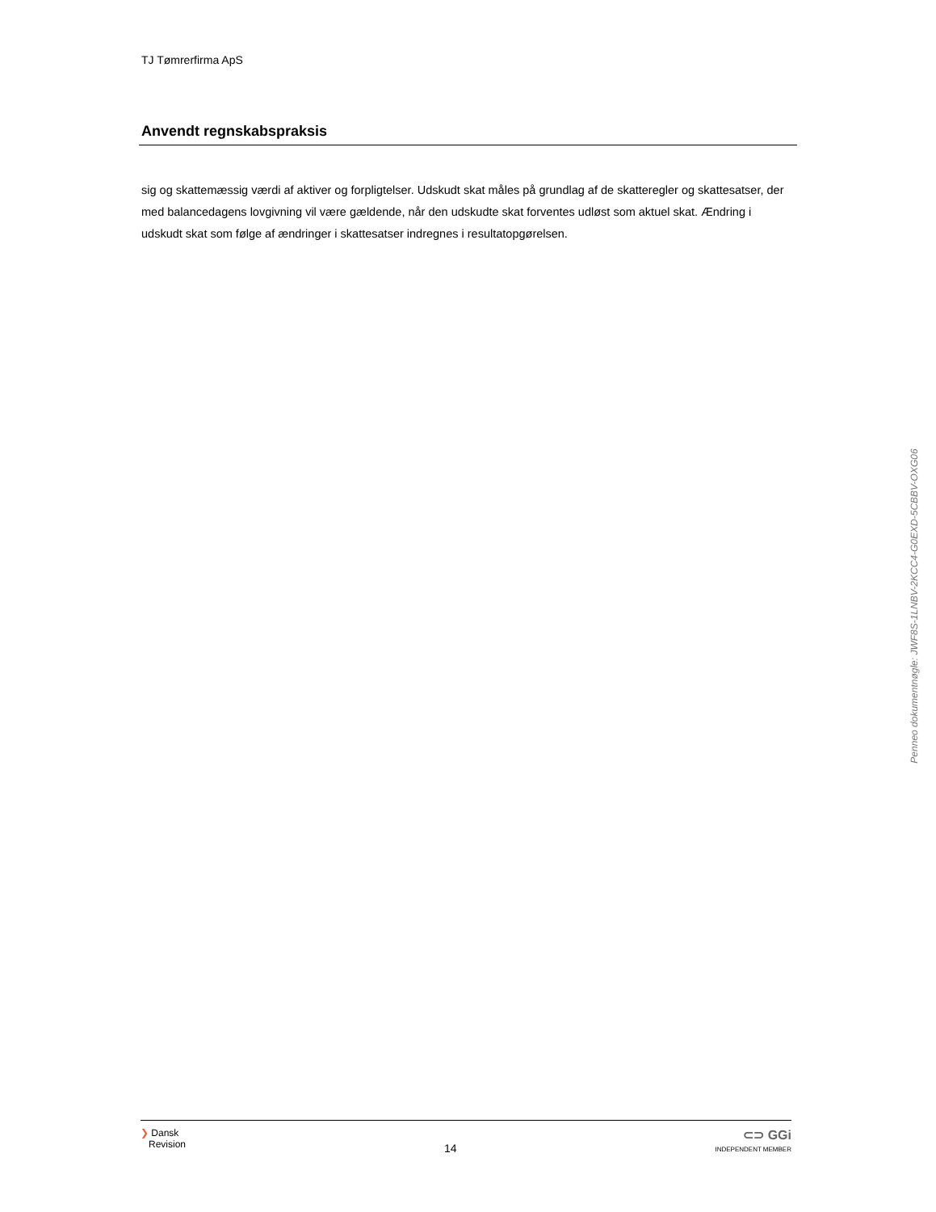TJ Tømrerfirma ApS
Anvendt regnskabspraksis
sig og skattemæssig værdi af aktiver og forpligtelser. Udskudt skat måles på grundlag af de skatteregler og skat­tesatser, der med balancedagens lovgivning vil være gældende, når den udskudte skat forventes udløst som ak­tuel skat. Ændring i udskudt skat som følge af ændringer i skattesatser indregnes i resultatopgørelsen.
Penneo dokumentnøgle: JWF8S-1LNBV-2KCC4-G0EXD-5CBBV-OXG06
❯ Dansk
Revision
14
⊂⊃ GGi
INDEPENDENT MEMBER